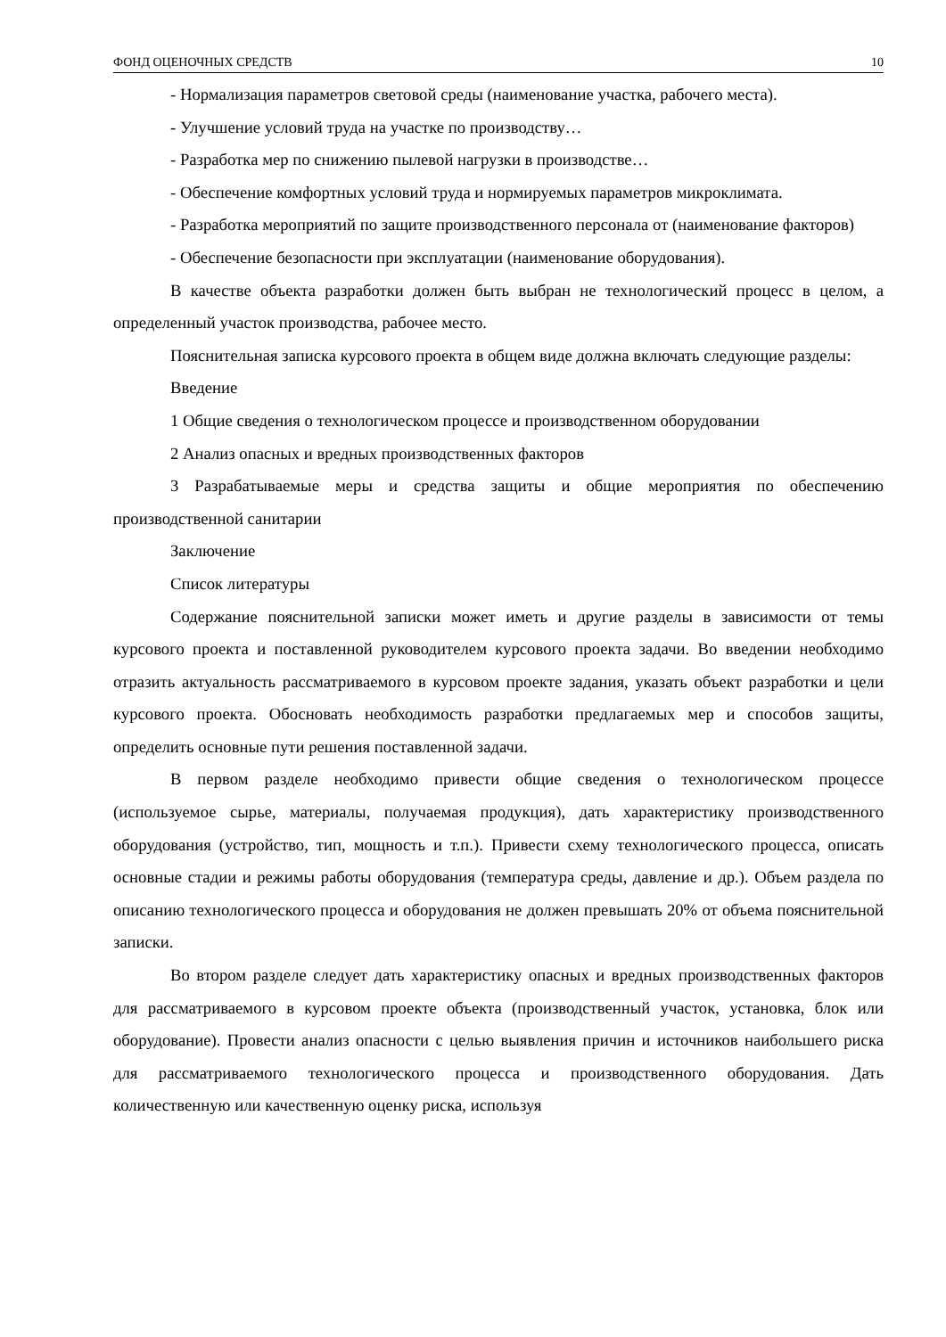ФОНД ОЦЕНОЧНЫХ СРЕДСТВ 10
- Нормализация параметров световой среды (наименование участка, рабочего места).
- Улучшение условий труда на участке по производству…
- Разработка мер по снижению пылевой нагрузки в производстве…
- Обеспечение комфортных условий труда и нормируемых параметров микроклимата.
- Разработка мероприятий по защите производственного персонала от (наименование факторов)
- Обеспечение безопасности при эксплуатации (наименование оборудования).
В качестве объекта разработки должен быть выбран не технологический процесс в целом, а определенный участок производства, рабочее место.
Пояснительная записка курсового проекта в общем виде должна включать следующие разделы:
Введение
1 Общие сведения о технологическом процессе и производственном оборудовании
2 Анализ опасных и вредных производственных факторов
3 Разрабатываемые меры и средства защиты и общие мероприятия по обеспечению производственной санитарии
Заключение
Список литературы
Содержание пояснительной записки может иметь и другие разделы в зависимости от темы курсового проекта и поставленной руководителем курсового проекта задачи. Во введении необходимо отразить актуальность рассматриваемого в курсовом проекте задания, указать объект разработки и цели курсового проекта. Обосновать необходимость разработки предлагаемых мер и способов защиты, определить основные пути решения поставленной задачи.
В первом разделе необходимо привести общие сведения о технологическом процессе (используемое сырье, материалы, получаемая продукция), дать характеристику производственного оборудования (устройство, тип, мощность и т.п.). Привести схему технологического процесса, описать основные стадии и режимы работы оборудования (температура среды, давление и др.). Объем раздела по описанию технологического процесса и оборудования не должен превышать 20% от объема пояснительной записки.
Во втором разделе следует дать характеристику опасных и вредных производственных факторов для рассматриваемого в курсовом проекте объекта (производственный участок, установка, блок или оборудование). Провести анализ опасности с целью выявления причин и источников наибольшего риска для рассматриваемого технологического процесса и производственного оборудования. Дать количественную или качественную оценку риска, используя